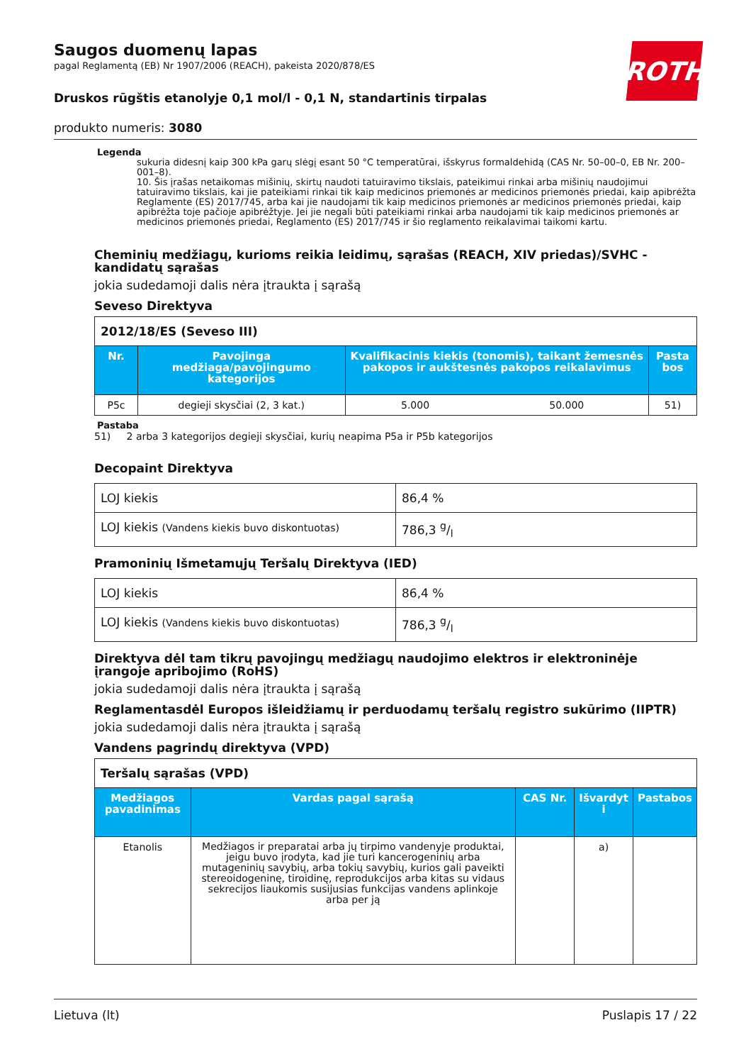ROTH
Saugos duomenų lapas
pagal Reglamentą (EB) Nr 1907/2006 (REACH), pakeista 2020/878/ES
Druskos rūgštis etanolyje 0,1 mol/l - 0,1 N, standartinis tirpalas
produkto numeris: 3080
Legenda
sukuria didesnį kaip 300 kPa garų slėgį esant 50 °C temperatūrai, išskyrus formaldehidą (CAS Nr. 50–00–0, EB Nr. 200–001–8).
10. Šis įrašas netaikomas mišinių, skirtų naudoti tatuiravimo tikslais, pateikimui rinkai arba mišinių naudojimui tatuiravimo tikslais, kai jie pateikiami rinkai tik kaip medicinos priemonės ar medicinos priemonės priedai, kaip apibrėžta Reglamente (ES) 2017/745, arba kai jie naudojami tik kaip medicinos priemonės ar medicinos priemonės priedai, kaip apibrėžta toje pačioje apibrėžtyje. Jei jie negali būti pateikiami rinkai arba naudojami tik kaip medicinos priemonės ar medicinos priemonės priedai, Reglamento (ES) 2017/745 ir šio reglamento reikalavimai taikomi kartu.
Cheminių medžiagų, kurioms reikia leidimų, sąrašas (REACH, XIV priedas)/SVHC - kandidatų sąrašas
jokia sudedamoji dalis nėra įtraukta į sąrašą
Seveso Direktyva
| 2012/18/ES (Seveso III) | | | | |
| Nr. | Pavojinga medžiaga/pavojingumo kategorijos | Kvalifikacinis kiekis (tonomis), taikant žemesnės pakopos ir aukštesnės pakopos reikalavimus | | Pasta bos |
| P5c | degieji skysčiai (2, 3 kat.) | 5.000 | 50.000 | 51) |
Pastaba
51) 2 arba 3 kategorijos degieji skysčiai, kurių neapima P5a ir P5b kategorijos
Decopaint Direktyva
| LOJ kiekis | 86,4 % |
| LOJ kiekis (Vandens kiekis buvo diskontuotas) | 786,3 g/l |
Pramoninių Išmetamųjų Teršalų Direktyva (IED)
| LOJ kiekis | 86,4 % |
| LOJ kiekis (Vandens kiekis buvo diskontuotas) | 786,3 g/l |
Direktyva dėl tam tikrų pavojingų medžiagų naudojimo elektros ir elektroninėje įrangoje apribojimo (RoHS)
jokia sudedamoji dalis nėra įtraukta į sąrašą
Reglamentasdėl Europos išleidžiamų ir perduodamų teršalų registro sukūrimo (IIPTR)
jokia sudedamoji dalis nėra įtraukta į sąrašą
Vandens pagrindų direktyva (VPD)
| Teršalų sąrašas (VPD) | | | | |
| Medžiagos pavadinimas | Vardas pagal sąrašą | CAS Nr. | Išvardyt i | Pastabos |
| Etanolis | Medžiagos ir preparatai arba jų tirpimo vandenyje produktai, jeigu buvo įrodyta, kad jie turi kancerogeninių arba mutageninių savybių, arba tokių savybių, kurios gali paveikti stereoidogeninę, tiroidinę, reprodukcijos arba kitas su vidaus sekrecijos liaukomis susijusias funkcijas vandens aplinkoje arba per ją | | a) | |
Lietuva (lt) Puslapis 17 / 22